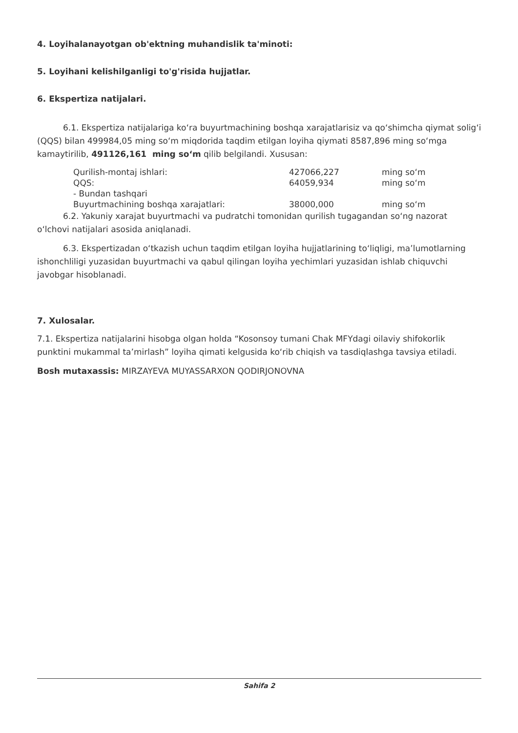4. Loyihalanayotgan ob'ektning muhandislik ta'minoti:
5. Loyihani kelishilganligi to'g'risida hujjatlar.
6. Ekspertiza natijalari.
6.1. Ekspertiza natijalariga ko‘ra buyurtmachining boshqa xarajatlarisiz va qo‘shimcha qiymat solig‘i (QQS) bilan 499984,05 ming so‘m miqdorida taqdim etilgan loyiha qiymati 8587,896 ming so‘mga kamaytirilib, 491126,161 ming so‘m qilib belgilandi. Xususan:
| Qurilish-montaj ishlari: | 427066,227 | ming so‘m |
| QQS: | 64059,934 | ming so‘m |
| - Bundan tashqari | | |
| Buyurtmachining boshqa xarajatlari: | 38000,000 | ming so‘m |
6.2. Yakuniy xarajat buyurtmachi va pudratchi tomonidan qurilish tugagandan so‘ng nazorat o‘lchovi natijalari asosida aniqlanadi.
6.3. Ekspertizadan o‘tkazish uchun taqdim etilgan loyiha hujjatlarining to‘liqligi, ma’lumotlarning ishonchliligi yuzasidan buyurtmachi va qabul qilingan loyiha yechimlari yuzasidan ishlab chiquvchi javobgar hisoblanadi.
7. Xulosalar.
7.1. Ekspertiza natijalarini hisobga olgan holda “Kosonsoy tumani Chak MFYdagi oilaviy shifokorlik punktini mukammal ta’mirlash” loyiha qimati kelgusida ko‘rib chiqish va tasdiqlashga tavsiya etiladi.
Bosh mutaxassis: MIRZAYEVA MUYASSARXON QODIRJONOVNA
Sahifa 2